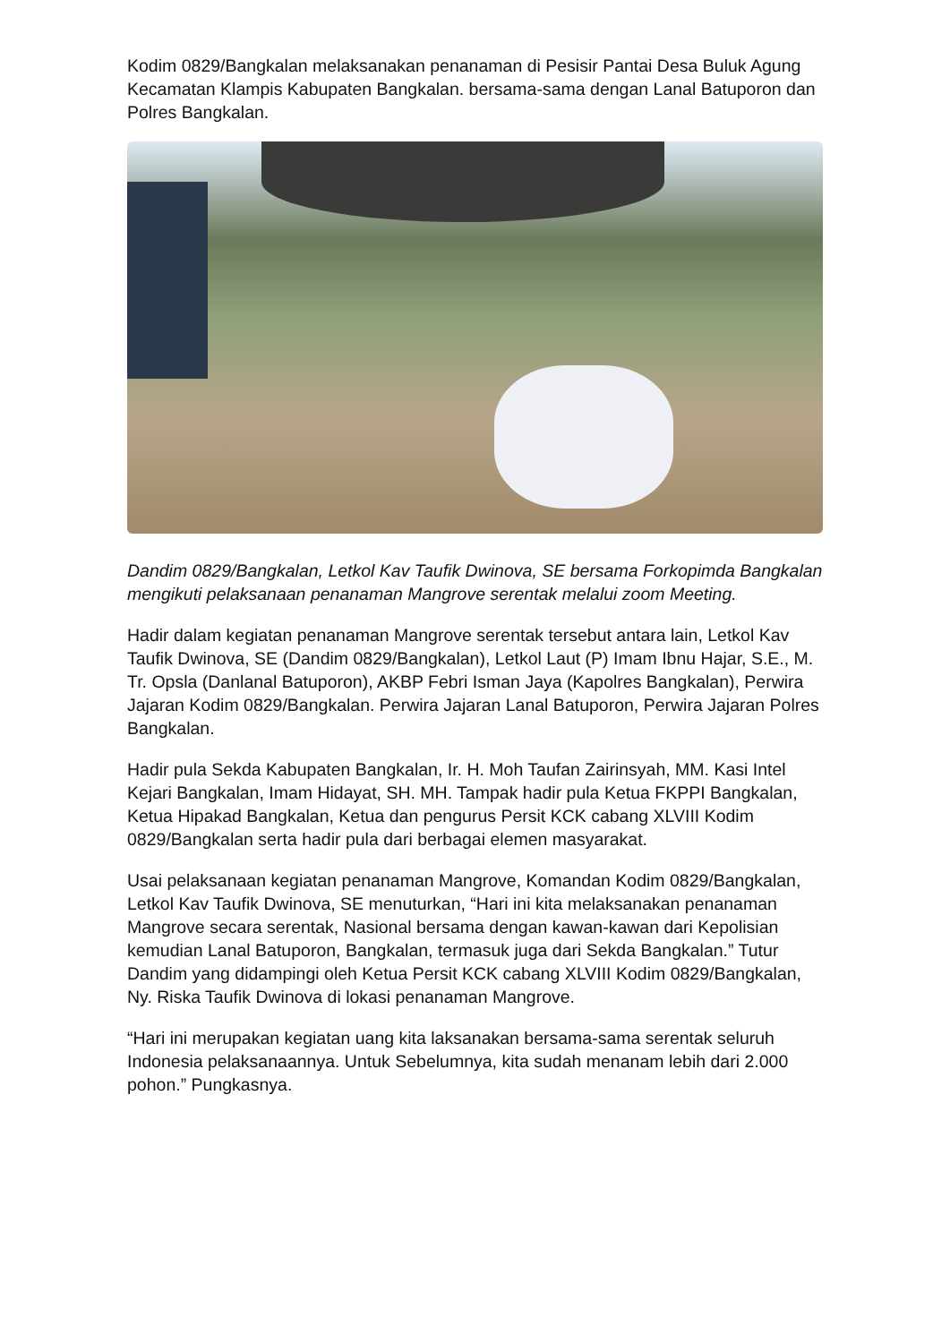Kodim 0829/Bangkalan melaksanakan penanaman di Pesisir Pantai Desa Buluk Agung Kecamatan Klampis Kabupaten Bangkalan. bersama-sama dengan Lanal Batuporon dan Polres Bangkalan.
Dandim 0829/Bangkalan, Letkol Kav Taufik Dwinova, SE bersama Forkopimda Bangkalan mengikuti pelaksanaan penanaman Mangrove serentak melalui zoom Meeting.
Hadir dalam kegiatan penanaman Mangrove serentak tersebut antara lain, Letkol Kav Taufik Dwinova, SE (Dandim 0829/Bangkalan), Letkol Laut (P) Imam Ibnu Hajar, S.E., M. Tr. Opsla (Danlanal Batuporon), AKBP Febri Isman Jaya (Kapolres Bangkalan), Perwira Jajaran Kodim 0829/Bangkalan. Perwira Jajaran Lanal Batuporon, Perwira Jajaran Polres Bangkalan.
Hadir pula Sekda Kabupaten Bangkalan, Ir. H. Moh Taufan Zairinsyah, MM. Kasi Intel Kejari Bangkalan, Imam Hidayat, SH. MH. Tampak hadir pula Ketua FKPPI Bangkalan, Ketua Hipakad Bangkalan, Ketua dan pengurus Persit KCK cabang XLVIII Kodim 0829/Bangkalan serta hadir pula dari berbagai elemen masyarakat.
Usai pelaksanaan kegiatan penanaman Mangrove, Komandan Kodim 0829/Bangkalan, Letkol Kav Taufik Dwinova, SE menuturkan, “Hari ini kita melaksanakan penanaman Mangrove secara serentak, Nasional bersama dengan kawan-kawan dari Kepolisian kemudian Lanal Batuporon, Bangkalan, termasuk juga dari Sekda Bangkalan.” Tutur Dandim yang didampingi oleh Ketua Persit KCK cabang XLVIII Kodim 0829/Bangkalan, Ny. Riska Taufik Dwinova di lokasi penanaman Mangrove.
“Hari ini merupakan kegiatan uang kita laksanakan bersama-sama serentak seluruh Indonesia pelaksanaannya. Untuk Sebelumnya, kita sudah menanam lebih dari 2.000 pohon.” Pungkasnya.